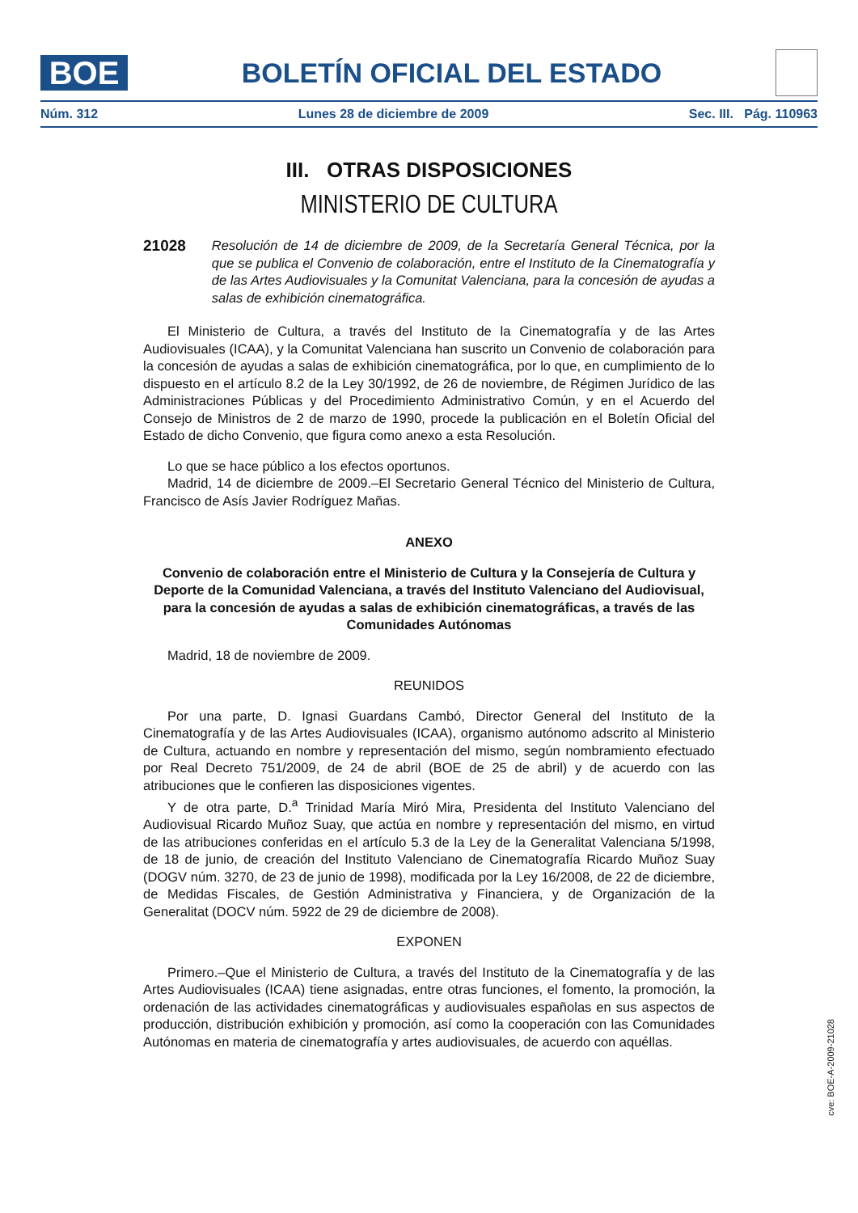BOE
BOLETÍN OFICIAL DEL ESTADO
Núm. 312 Lunes 28 de diciembre de 2009 Sec. III. Pág. 110963
III. OTRAS DISPOSICIONES
MINISTERIO DE CULTURA
21028 Resolución de 14 de diciembre de 2009, de la Secretaría General Técnica, por la que se publica el Convenio de colaboración, entre el Instituto de la Cinematografía y de las Artes Audiovisuales y la Comunitat Valenciana, para la concesión de ayudas a salas de exhibición cinematográfica.
El Ministerio de Cultura, a través del Instituto de la Cinematografía y de las Artes Audiovisuales (ICAA), y la Comunitat Valenciana han suscrito un Convenio de colaboración para la concesión de ayudas a salas de exhibición cinematográfica, por lo que, en cumplimiento de lo dispuesto en el artículo 8.2 de la Ley 30/1992, de 26 de noviembre, de Régimen Jurídico de las Administraciones Públicas y del Procedimiento Administrativo Común, y en el Acuerdo del Consejo de Ministros de 2 de marzo de 1990, procede la publicación en el Boletín Oficial del Estado de dicho Convenio, que figura como anexo a esta Resolución.
Lo que se hace público a los efectos oportunos.
Madrid, 14 de diciembre de 2009.–El Secretario General Técnico del Ministerio de Cultura, Francisco de Asís Javier Rodríguez Mañas.
ANEXO
Convenio de colaboración entre el Ministerio de Cultura y la Consejería de Cultura y Deporte de la Comunidad Valenciana, a través del Instituto Valenciano del Audiovisual, para la concesión de ayudas a salas de exhibición cinematográficas, a través de las Comunidades Autónomas
Madrid, 18 de noviembre de 2009.
REUNIDOS
Por una parte, D. Ignasi Guardans Cambó, Director General del Instituto de la Cinematografía y de las Artes Audiovisuales (ICAA), organismo autónomo adscrito al Ministerio de Cultura, actuando en nombre y representación del mismo, según nombramiento efectuado por Real Decreto 751/2009, de 24 de abril (BOE de 25 de abril) y de acuerdo con las atribuciones que le confieren las disposiciones vigentes.
Y de otra parte, D.<sup>a</sup> Trinidad María Miró Mira, Presidenta del Instituto Valenciano del Audiovisual Ricardo Muñoz Suay, que actúa en nombre y representación del mismo, en virtud de las atribuciones conferidas en el artículo 5.3 de la Ley de la Generalitat Valenciana 5/1998, de 18 de junio, de creación del Instituto Valenciano de Cinematografía Ricardo Muñoz Suay (DOGV núm. 3270, de 23 de junio de 1998), modificada por la Ley 16/2008, de 22 de diciembre, de Medidas Fiscales, de Gestión Administrativa y Financiera, y de Organización de la Generalitat (DOCV núm. 5922 de 29 de diciembre de 2008).
EXPONEN
Primero.–Que el Ministerio de Cultura, a través del Instituto de la Cinematografía y de las Artes Audiovisuales (ICAA) tiene asignadas, entre otras funciones, el fomento, la promoción, la ordenación de las actividades cinematográficas y audiovisuales españolas en sus aspectos de producción, distribución exhibición y promoción, así como la cooperación con las Comunidades Autónomas en materia de cinematografía y artes audiovisuales, de acuerdo con aquéllas.
cve: BOE-A-2009-21028